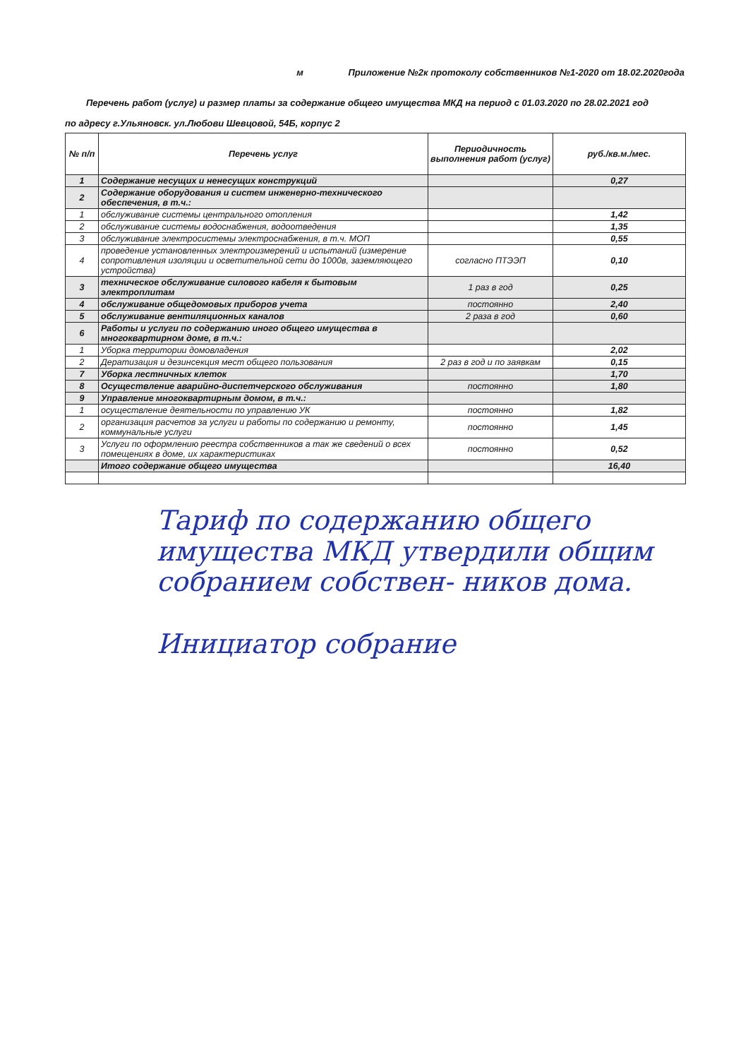м Приложение №2к протоколу собственников №1-2020 от 18.02.2020года
Перечень работ (услуг) и размер платы за содержание общего имущества МКД на период с 01.03.2020 по 28.02.2021 год
по адресу г.Ульяновск. ул.Любови Шевцовой, 54Б, корпус 2
| № п/п | Перечень услуг | Периодичность выполнения работ (услуг) | руб./кв.м./мес. |
| --- | --- | --- | --- |
| 1 | Содержание несущих и ненесущих конструкций | | 0,27 |
| 2 | Содержание оборудования и систем инженерно-технического обеспечения, в т.ч.: | | |
| 1 | обслуживание системы центрального отопления | | 1,42 |
| 2 | обслуживание системы водоснабжения, водоотведения | | 1,35 |
| 3 | обслуживание электросистемы электроснабжения, в т.ч. МОП | | 0,55 |
| 4 | проведение установленных электроизмерений и испытаний (измерение сопротивления изоляции и осветительной сети до 1000в, заземляющего устройства) | согласно ПТЭЭП | 0,10 |
| 3 | техническое обслуживание силового кабеля к бытовым электроплитам | 1 раз в год | 0,25 |
| 4 | обслуживание общедомовых приборов учета | постоянно | 2,40 |
| 5 | обслуживание вентиляционных каналов | 2 раза в год | 0,60 |
| 6 | Работы и услуги по содержанию иного общего имущества в многоквартирном доме, в т.ч.: | | |
| 1 | Уборка территории домовладения | | 2,02 |
| 2 | Дератизация и дезинсекция мест общего пользования | 2 раз в год и по заявкам | 0,15 |
| 7 | Уборка лестничных клеток | | 1,70 |
| 8 | Осуществление аварийно-диспетчерского обслуживания | постоянно | 1,80 |
| 9 | Управление многоквартирным домом, в т.ч.: | | |
| 1 | осуществление деятельности по управлению УК | постоянно | 1,82 |
| 2 | организация расчетов за услуги и работы по содержанию и ремонту, коммунальные услуги | постоянно | 1,45 |
| 3 | Услуги по оформлению реестра собственников а так же сведений о всех помещениях в доме, их характеристиках | постоянно | 0,52 |
| | Итого содержание общего имущества | | 16,40 |
Тариф по содержанию общего имущества МКД утвердили общим собранием собствен- ников дома.
Инициатор собрание